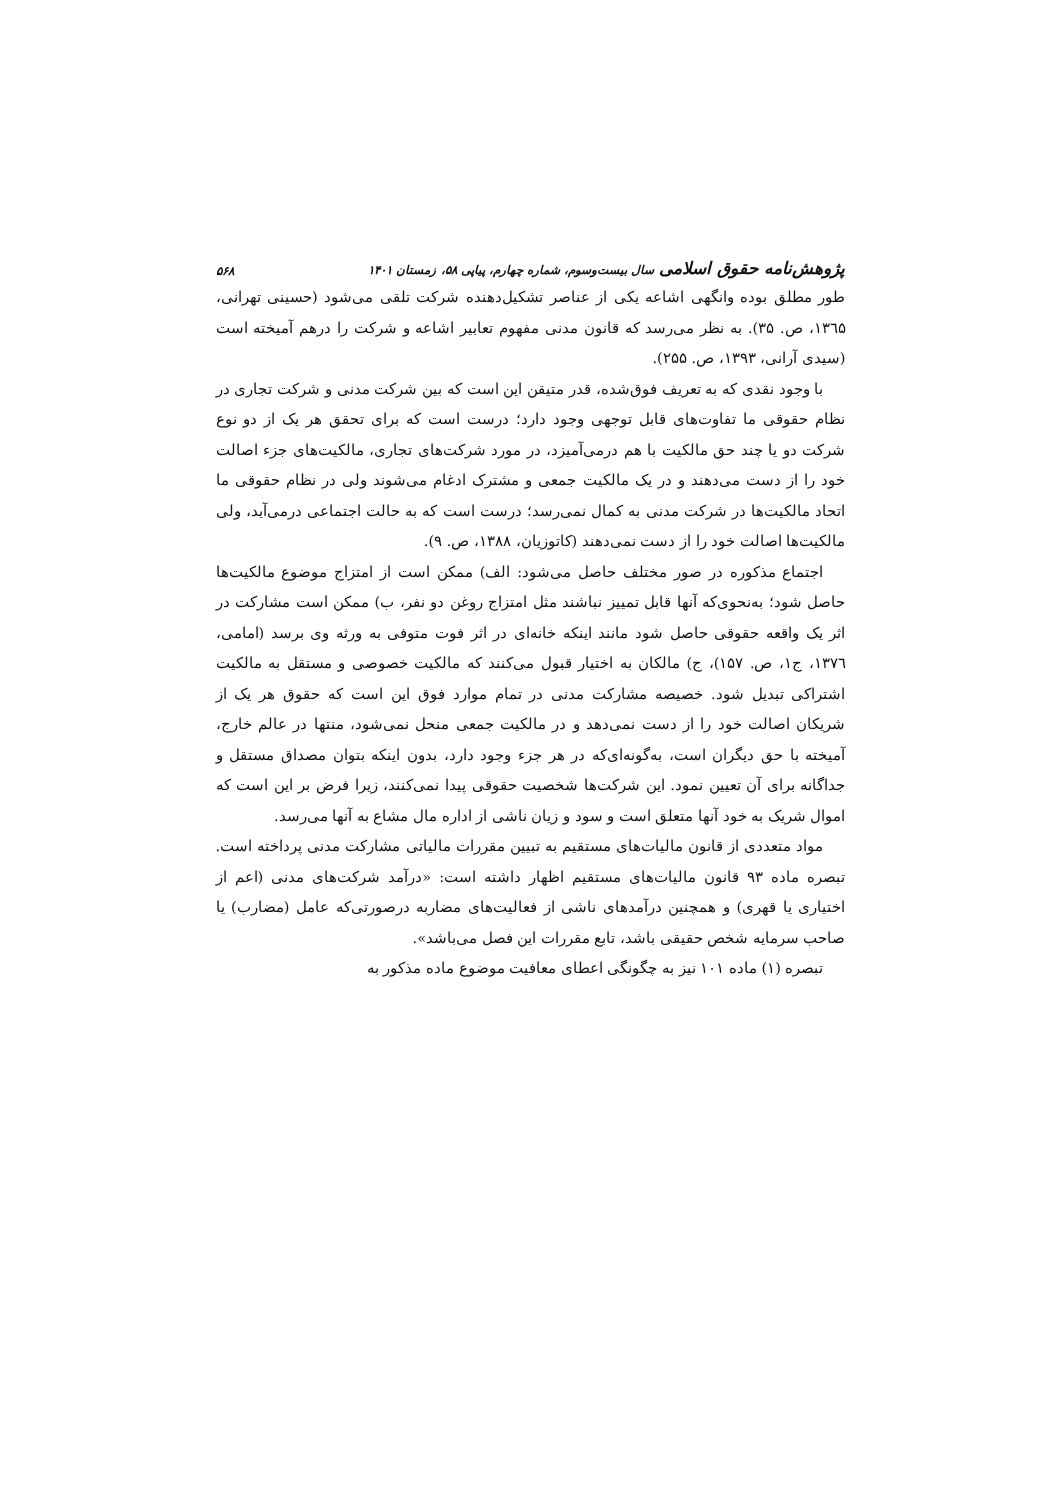پژوهش‌نامه حقوق اسلامی سال بیست‌وسوم، شماره چهارم، پیاپی ۵۸، زمستان ۱۴۰۱ ۵۶۸
طور مطلق بوده وانگهی اشاعه یکی از عناصر تشکیل‌دهنده شرکت تلقی می‌شود (حسینی تهرانی، ۱۳٦۵، ص. ۳۵). به نظر می‌رسد که قانون مدنی مفهوم تعابیر اشاعه و شرکت را درهم آمیخته است (سیدی آرانی، ۱۳۹۳، ص. ۲۵۵).
با وجود نقدی که به تعریف فوق‌شده، قدر متیقن این است که بین شرکت مدنی و شرکت تجاری در نظام حقوقی ما تفاوت‌های قابل توجهی وجود دارد؛ درست است که برای تحقق هر یک از دو نوع شرکت دو یا چند حق مالکیت با هم درمی‌آمیزد، در مورد شرکت‌های تجاری، مالکیت‌های جزء اصالت خود را از دست می‌دهند و در یک مالکیت جمعی و مشترک ادغام می‌شوند ولی در نظام حقوقی ما اتحاد مالکیت‌ها در شرکت مدنی به کمال نمی‌رسد؛ درست است که به حالت اجتماعی درمی‌آید، ولی مالکیت‌ها اصالت خود را از دست نمی‌دهند (کاتوزیان، ۱۳۸۸، ص. ۹).
اجتماع مذکوره در صور مختلف حاصل می‌شود: الف) ممکن است از امتزاج موضوع مالکیت‌ها حاصل شود؛ به‌نحوی‌که آنها قابل تمییز نباشند مثل امتزاج روغن دو نفر، ب) ممکن است مشارکت در اثر یک واقعه حقوقی حاصل شود مانند اینکه خانه‌ای در اثر فوت متوفی به ورثه وی برسد (امامی، ۱۳۷٦، ج۱، ص. ۱۵۷)، ج) مالکان به اختیار قبول می‌کنند که مالکیت خصوصی و مستقل به مالکیت اشتراکی تبدیل شود. خصیصه مشارکت مدنی در تمام موارد فوق این است که حقوق هر یک از شریکان اصالت خود را از دست نمی‌دهد و در مالکیت جمعی منحل نمی‌شود، منتها در عالم خارج، آمیخته با حق دیگران است، به‌گونه‌ای‌که در هر جزء وجود دارد، بدون اینکه بتوان مصداق مستقل و جداگانه برای آن تعیین نمود. این شرکت‌ها شخصیت حقوقی پیدا نمی‌کنند، زیرا فرض بر این است که اموال شریک به خود آنها متعلق است و سود و زیان ناشی از اداره مال مشاع به آنها می‌رسد.
مواد متعددی از قانون مالیات‌های مستقیم به تبیین مقررات مالیاتی مشارکت مدنی پرداخته است. تبصره ماده ۹۳ قانون مالیات‌های مستقیم اظهار داشته است: «درآمد شرکت‌های مدنی (اعم از اختیاری یا قهری) و همچنین درآمدهای ناشی از فعالیت‌های مضاربه درصورتی‌که عامل (مضارب) یا صاحب سرمایه شخص حقیقی باشد، تابع مقررات این فصل می‌باشد».
تبصره (۱) ماده ۱۰۱ نیز به چگونگی اعطای معافیت موضوع ماده مذکور به